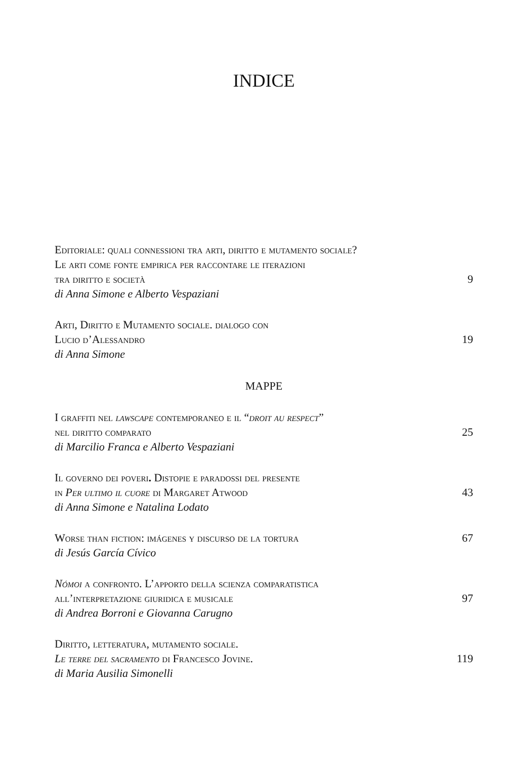INDICE
Editoriale: quali connessioni tra arti, diritto e mutamento sociale?
Le arti come fonte empirica per raccontare le iterazioni
tra diritto e società
di Anna Simone e Alberto Vespaziani
9
Arti, Diritto e Mutamento sociale. dialogo con
Lucio d’Alessandro
di Anna Simone
19
MAPPE
I graffiti nel lawscape contemporaneo e il “droit au respect”
nel diritto comparato
di Marcilio Franca e Alberto Vespaziani
25
Il governo dei poveri. Distopie e paradossi del presente
in Per ultimo il cuore di Margaret Atwood
di Anna Simone e Natalina Lodato
43
Worse than fiction: imágenes y discurso de la tortura
di Jesús García Cívico
67
Nómoi a confronto. L’apporto della scienza comparatistica
all’interpretazione giuridica e musicale
di Andrea Borroni e Giovanna Carugno
97
Diritto, letteratura, mutamento sociale.
Le terre del sacramento di Francesco Jovine.
di Maria Ausilia Simonelli
119